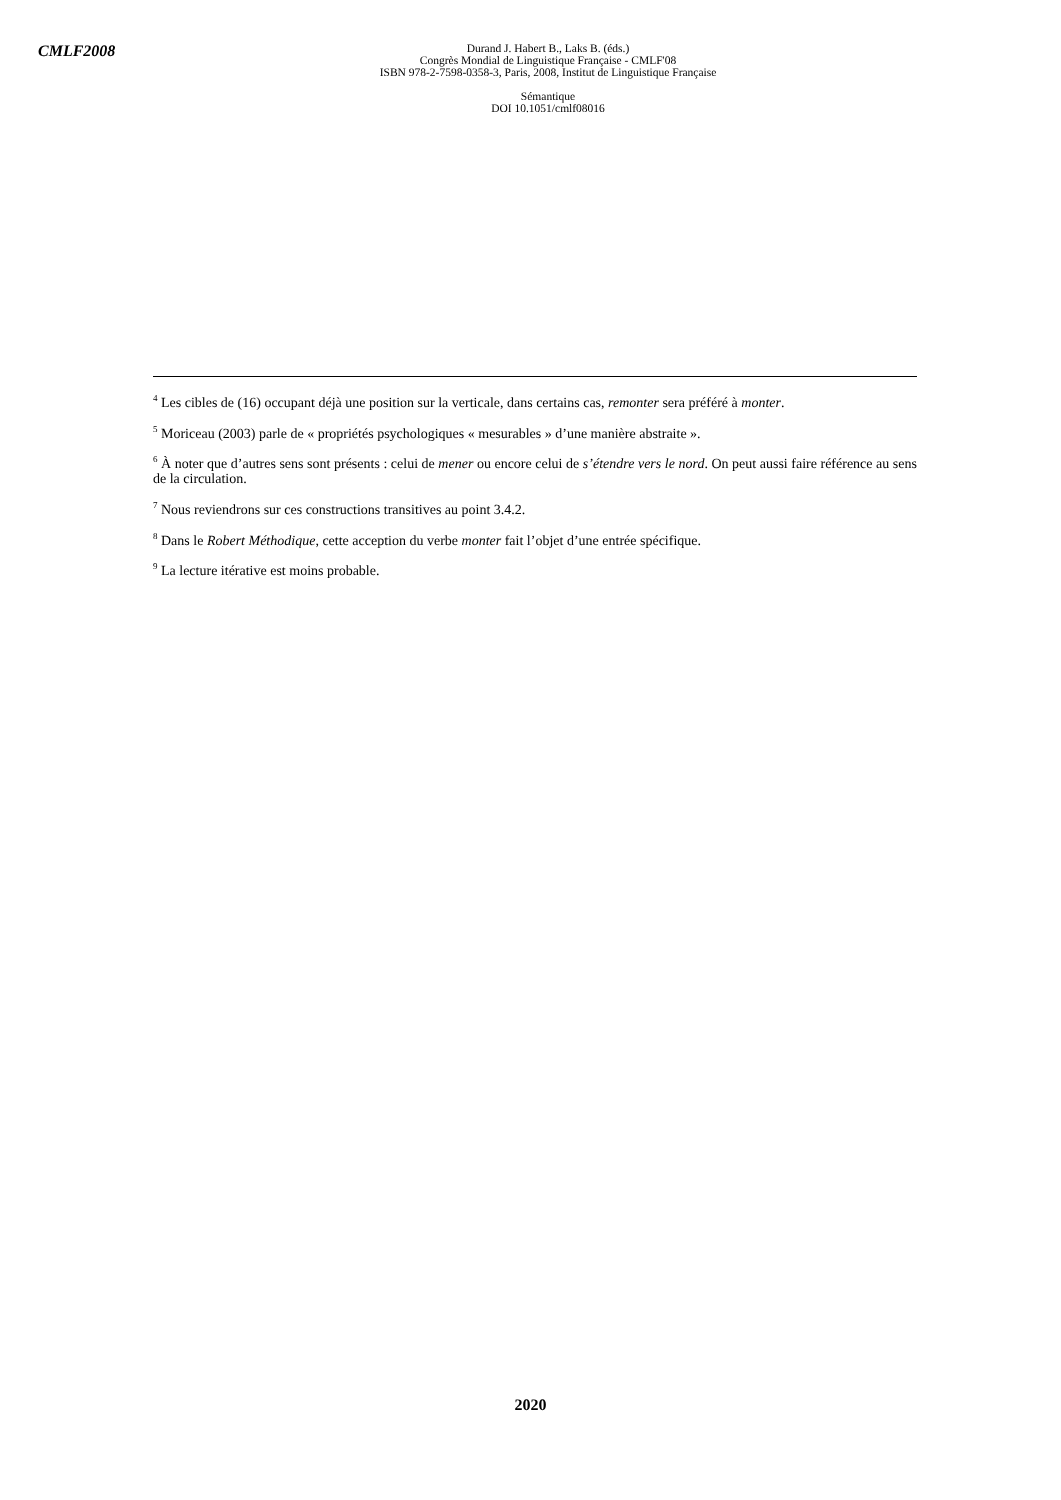CMLF2008
Durand J. Habert B., Laks B. (éds.)
Congrès Mondial de Linguistique Française - CMLF'08
ISBN 978-2-7598-0358-3, Paris, 2008, Institut de Linguistique Française
Sémantique
DOI 10.1051/cmlf08016
<sup>4</sup> Les cibles de (16) occupant déjà une position sur la verticale, dans certains cas, remonter sera préféré à monter.
<sup>5</sup> Moriceau (2003) parle de « propriétés psychologiques « mesurables » d’une manière abstraite ».
<sup>6</sup> À noter que d’autres sens sont présents : celui de mener ou encore celui de s’étendre vers le nord. On peut aussi faire référence au sens de la circulation.
<sup>7</sup> Nous reviendrons sur ces constructions transitives au point 3.4.2.
<sup>8</sup> Dans le Robert Méthodique, cette acception du verbe monter fait l’objet d’une entrée spécifique.
<sup>9</sup> La lecture itérative est moins probable.
2020